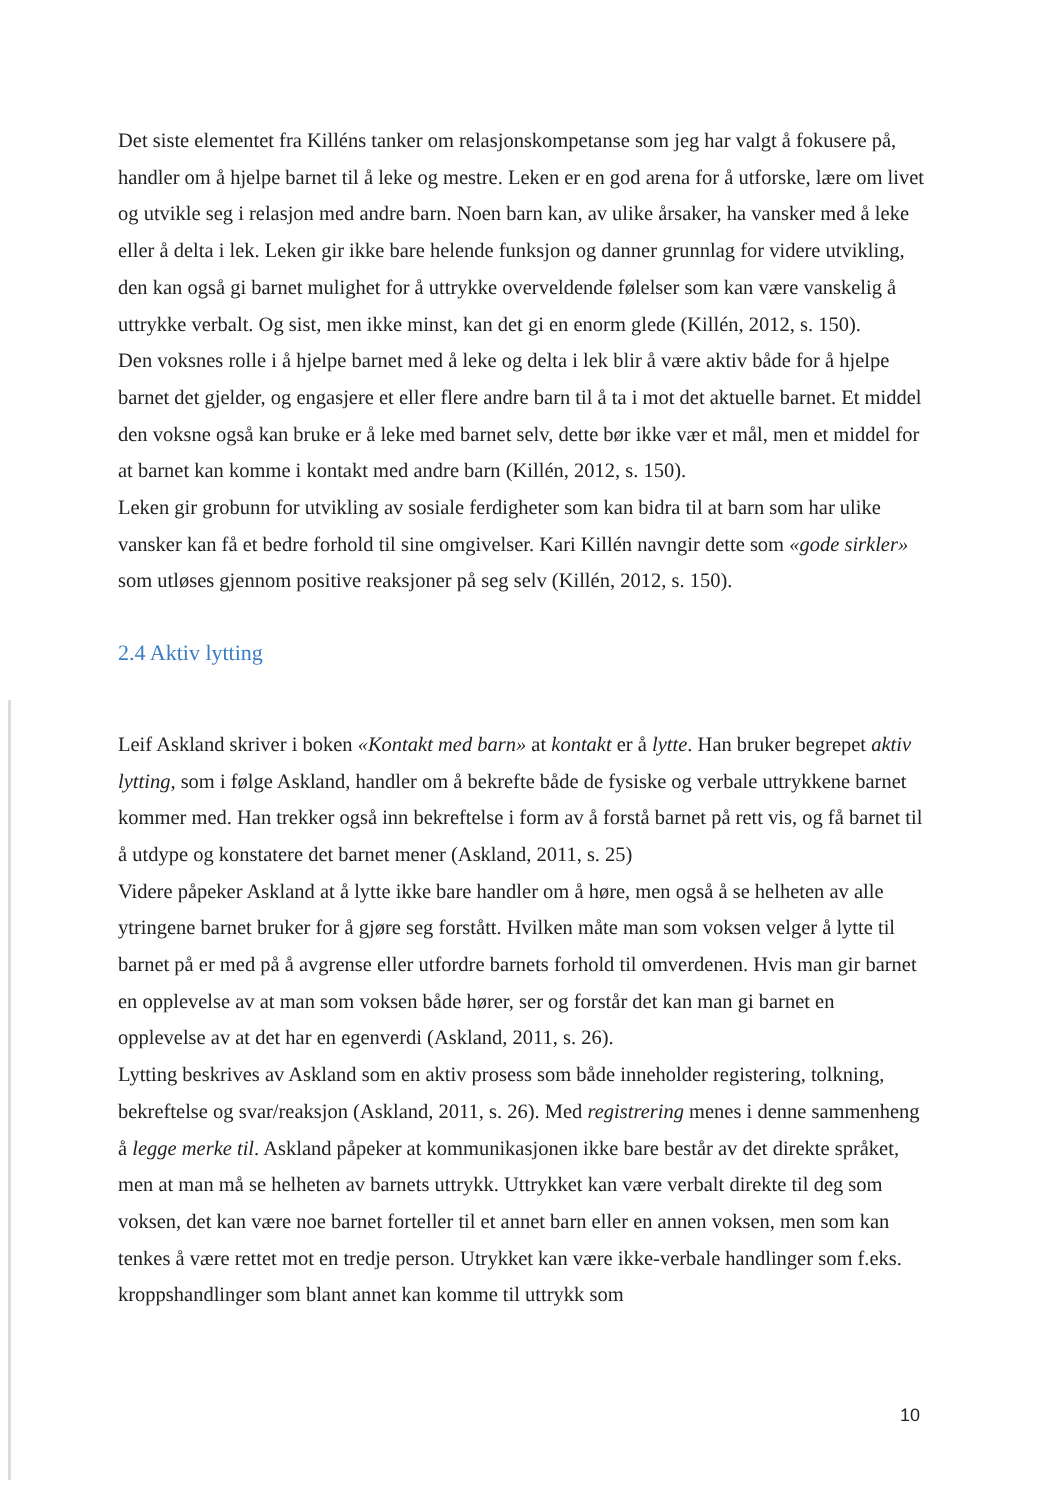Det siste elementet fra Killéns tanker om relasjonskompetanse som jeg har valgt å fokusere på, handler om å hjelpe barnet til å leke og mestre. Leken er en god arena for å utforske, lære om livet og utvikle seg i relasjon med andre barn. Noen barn kan, av ulike årsaker, ha vansker med å leke eller å delta i lek. Leken gir ikke bare helende funksjon og danner grunnlag for videre utvikling, den kan også gi barnet mulighet for å uttrykke overveldende følelser som kan være vanskelig å uttrykke verbalt. Og sist, men ikke minst, kan det gi en enorm glede (Killén, 2012, s. 150).
Den voksnes rolle i å hjelpe barnet med å leke og delta i lek blir å være aktiv både for å hjelpe barnet det gjelder, og engasjere et eller flere andre barn til å ta i mot det aktuelle barnet. Et middel den voksne også kan bruke er å leke med barnet selv, dette bør ikke vær et mål, men et middel for at barnet kan komme i kontakt med andre barn (Killén, 2012, s. 150).
Leken gir grobunn for utvikling av sosiale ferdigheter som kan bidra til at barn som har ulike vansker kan få et bedre forhold til sine omgivelser. Kari Killén navngir dette som «gode sirkler» som utløses gjennom positive reaksjoner på seg selv (Killén, 2012, s. 150).
2.4 Aktiv lytting
Leif Askland skriver i boken «Kontakt med barn» at kontakt er å lytte. Han bruker begrepet aktiv lytting, som i følge Askland, handler om å bekrefte både de fysiske og verbale uttrykkene barnet kommer med. Han trekker også inn bekreftelse i form av å forstå barnet på rett vis, og få barnet til å utdype og konstatere det barnet mener (Askland, 2011, s. 25)
Videre påpeker Askland at å lytte ikke bare handler om å høre, men også å se helheten av alle ytringene barnet bruker for å gjøre seg forstått. Hvilken måte man som voksen velger å lytte til barnet på er med på å avgrense eller utfordre barnets forhold til omverdenen. Hvis man gir barnet en opplevelse av at man som voksen både hører, ser og forstår det kan man gi barnet en opplevelse av at det har en egenverdi (Askland, 2011, s. 26).
Lytting beskrives av Askland som en aktiv prosess som både inneholder registering, tolkning, bekreftelse og svar/reaksjon (Askland, 2011, s. 26). Med registrering menes i denne sammenheng å legge merke til. Askland påpeker at kommunikasjonen ikke bare består av det direkte språket, men at man må se helheten av barnets uttrykk. Uttrykket kan være verbalt direkte til deg som voksen, det kan være noe barnet forteller til et annet barn eller en annen voksen, men som kan tenkes å være rettet mot en tredje person. Utrykket kan være ikke-verbale handlinger som f.eks. kroppshandlinger som blant annet kan komme til uttrykk som
10